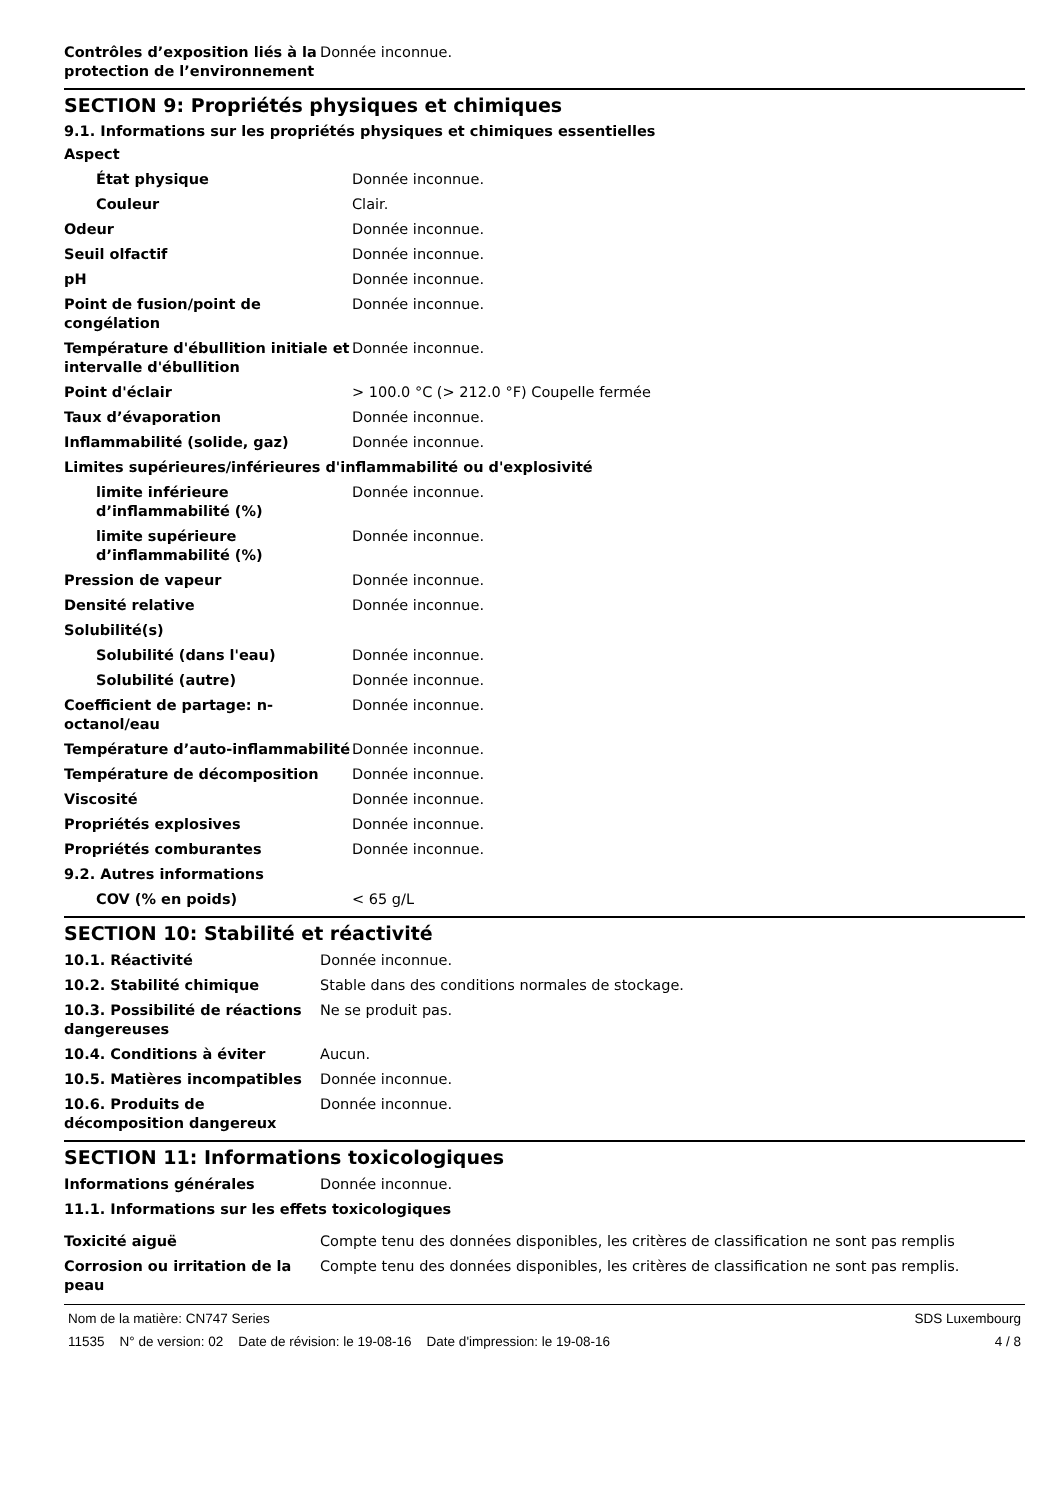| Contrôles d’exposition liés à la protection de l’environnement | Donnée inconnue. |
SECTION 9: Propriétés physiques et chimiques
9.1. Informations sur les propriétés physiques et chimiques essentielles
| Aspect | |
| État physique | Donnée inconnue. |
| Couleur | Clair. |
| Odeur | Donnée inconnue. |
| Seuil olfactif | Donnée inconnue. |
| pH | Donnée inconnue. |
| Point de fusion/point de congélation | Donnée inconnue. |
| Température d'ébullition initiale et intervalle d'ébullition | Donnée inconnue. |
| Point d'éclair | > 100.0 °C (> 212.0 °F) Coupelle fermée |
| Taux d’évaporation | Donnée inconnue. |
| Inflammabilité (solide, gaz) | Donnée inconnue. |
| Limites supérieures/inférieures d'inflammabilité ou d'explosivité | |
| limite inférieure d’inflammabilité (%) | Donnée inconnue. |
| limite supérieure d’inflammabilité (%) | Donnée inconnue. |
| Pression de vapeur | Donnée inconnue. |
| Densité relative | Donnée inconnue. |
| Solubilité(s) | |
| Solubilité (dans l'eau) | Donnée inconnue. |
| Solubilité (autre) | Donnée inconnue. |
| Coefficient de partage: n-octanol/eau | Donnée inconnue. |
| Température d’auto-inflammabilité | Donnée inconnue. |
| Température de décomposition | Donnée inconnue. |
| Viscosité | Donnée inconnue. |
| Propriétés explosives | Donnée inconnue. |
| Propriétés comburantes | Donnée inconnue. |
| 9.2. Autres informations | |
| COV (% en poids) | < 65 g/L |
SECTION 10: Stabilité et réactivité
| 10.1. Réactivité | Donnée inconnue. |
| 10.2. Stabilité chimique | Stable dans des conditions normales de stockage. |
| 10.3. Possibilité de réactions dangereuses | Ne se produit pas. |
| 10.4. Conditions à éviter | Aucun. |
| 10.5. Matières incompatibles | Donnée inconnue. |
| 10.6. Produits de décomposition dangereux | Donnée inconnue. |
SECTION 11: Informations toxicologiques
| Informations générales | Donnée inconnue. |
| 11.1. Informations sur les effets toxicologiques | |
| Toxicité aiguë | Compte tenu des données disponibles, les critères de classification ne sont pas remplis |
| Corrosion ou irritation de la peau | Compte tenu des données disponibles, les critères de classification ne sont pas remplis. |
Nom de la matière: CN747 Series SDS Luxembourg
11535 N° de version: 02 Date de révision: le 19-08-16 Date d'impression: le 19-08-16 4 / 8